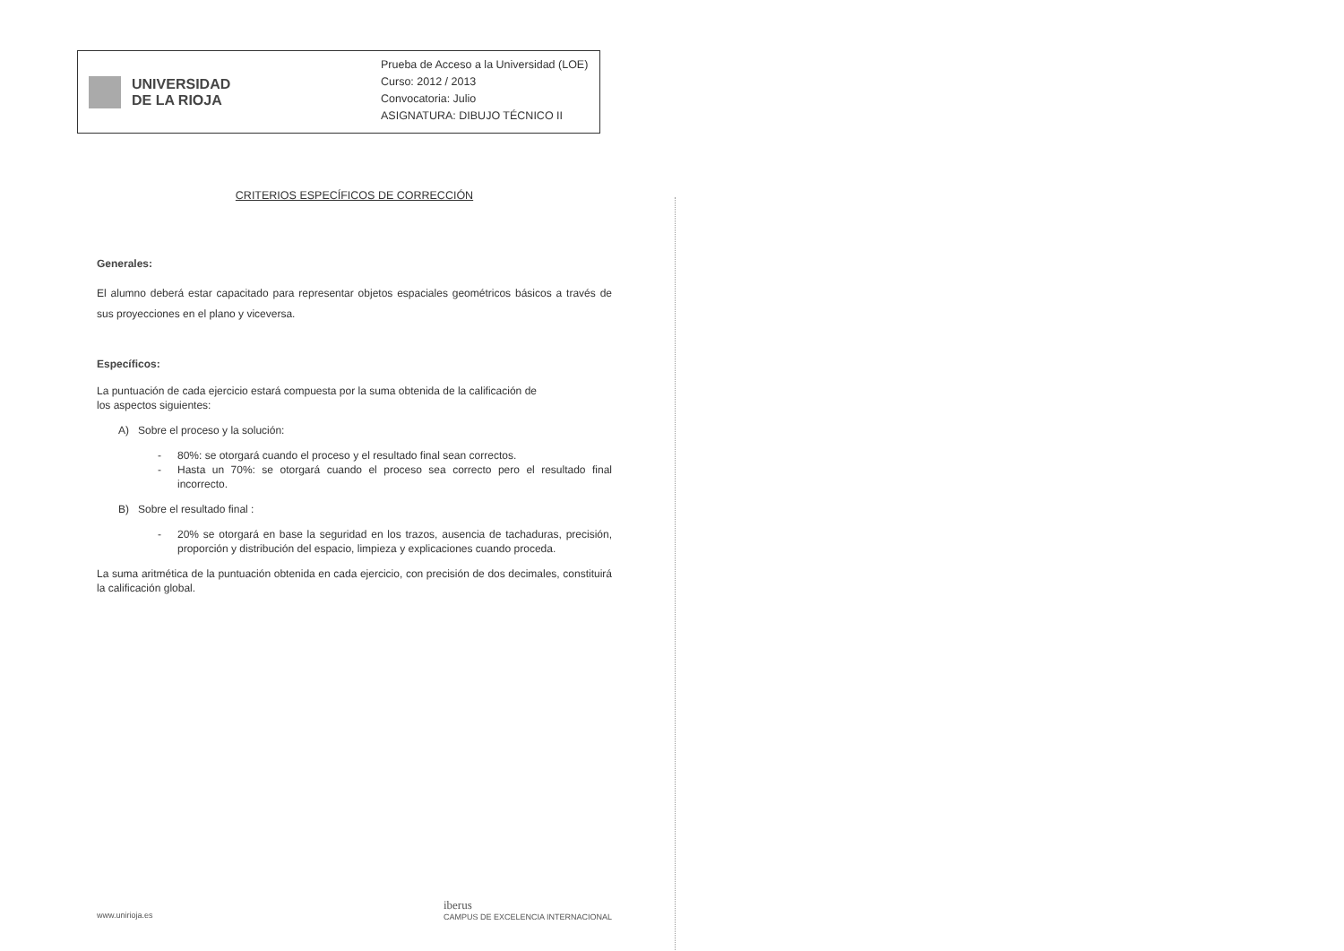UNIVERSIDAD
DE LA RIOJA
Prueba de Acceso a la Universidad (LOE)
Curso: 2012 / 2013
Convocatoria: Julio
ASIGNATURA: DIBUJO TÉCNICO II
CRITERIOS ESPECÍFICOS DE CORRECCIÓN
Generales:
El alumno deberá estar capacitado para representar objetos espaciales geométricos básicos a través de sus proyecciones en el plano y viceversa.
Específicos:
La puntuación de cada ejercicio estará compuesta por la suma obtenida de la calificación de
los aspectos siguientes:
A) Sobre el proceso y la solución:
- 80%: se otorgará cuando el proceso y el resultado final sean correctos.
- Hasta un 70%: se otorgará cuando el proceso sea correcto pero el resultado final incorrecto.
B) Sobre el resultado final :
- 20% se otorgará en base la seguridad en los trazos, ausencia de tachaduras, precisión, proporción y distribución del espacio, limpieza y explicaciones cuando proceda.
La suma aritmética de la puntuación obtenida en cada ejercicio, con precisión de dos decimales, constituirá la calificación global.
www.unirioja.es
iberus
CAMPUS DE EXCELENCIA INTERNACIONAL